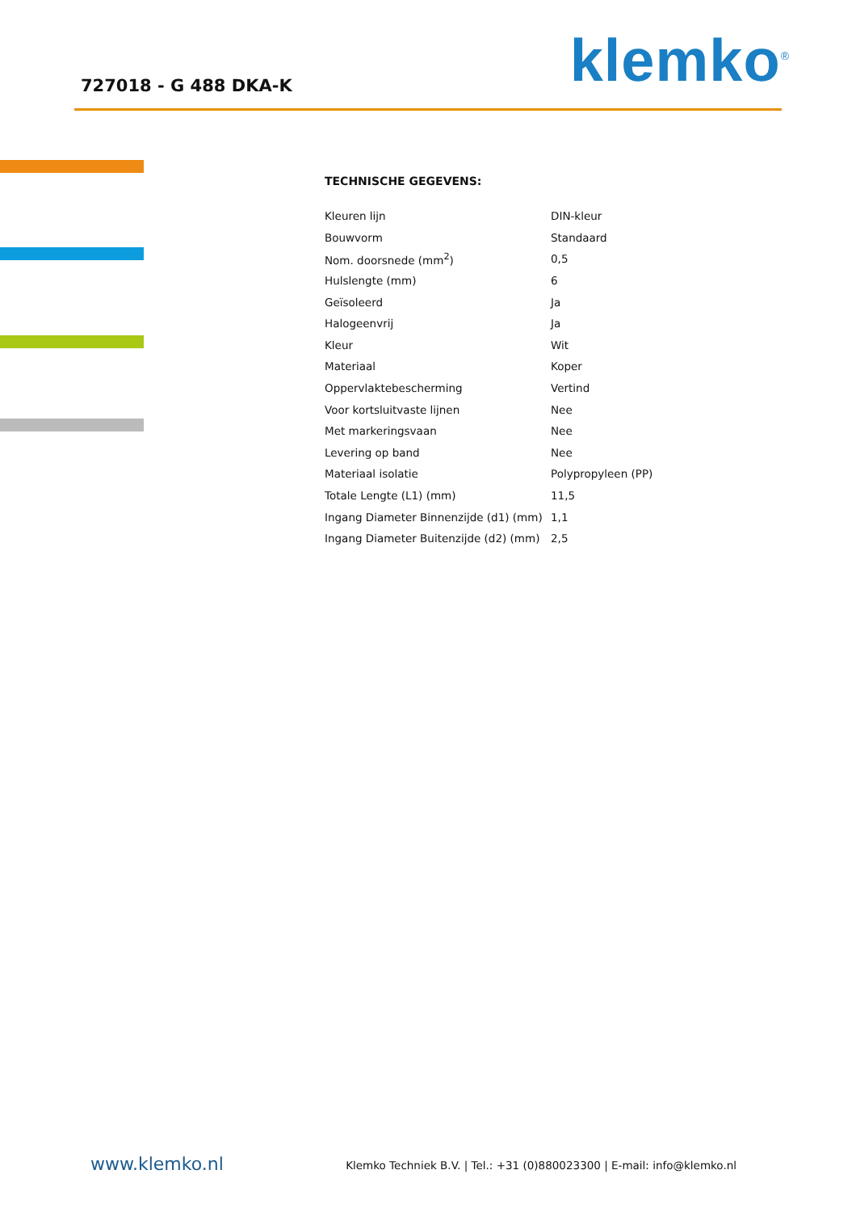727018 - G 488 DKA-K klemko<sup>®</sup>
TECHNISCHE GEGEVENS:
| Kleuren lijn | DIN-kleur |
| Bouwvorm | Standaard |
| Nom. doorsnede (mm<sup>2</sup>) | 0,5 |
| Hulslengte (mm) | 6 |
| Geïsoleerd | Ja |
| Halogeenvrij | Ja |
| Kleur | Wit |
| Materiaal | Koper |
| Oppervlaktebescherming | Vertind |
| Voor kortsluitvaste lijnen | Nee |
| Met markeringsvaan | Nee |
| Levering op band | Nee |
| Materiaal isolatie | Polypropyleen (PP) |
| Totale Lengte (L1) (mm) | 11,5 |
| Ingang Diameter Binnenzijde (d1) (mm) | 1,1 |
| Ingang Diameter Buitenzijde (d2) (mm) | 2,5 |
www.klemko.nl
Klemko Techniek B.V. | Tel.: +31 (0)880023300 | E-mail: info@klemko.nl